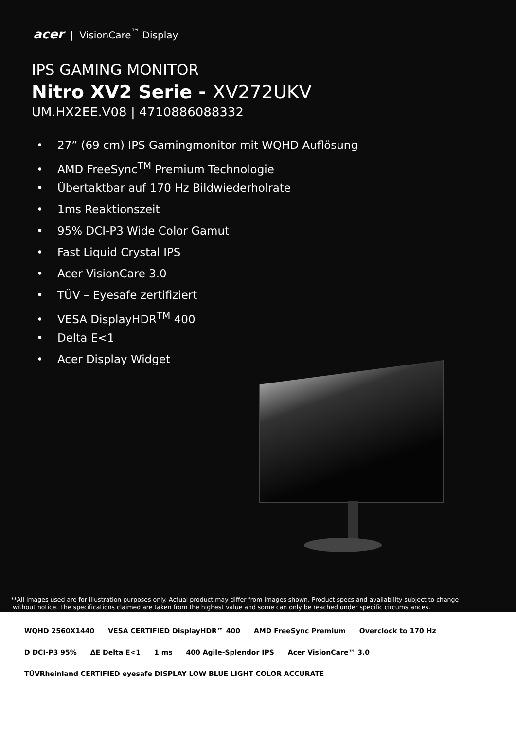acer | VisionCare<sup>™</sup> Display
IPS GAMING MONITOR
Nitro XV2 Serie - XV272UKV
UM.HX2EE.V08 | 4710886088332
• 27” (69 cm) IPS Gamingmonitor mit WQHD Auflösung
• AMD FreeSync<sup>TM</sup> Premium Technologie
• Übertaktbar auf 170 Hz Bildwiederholrate
• 1ms Reaktionszeit
• 95% DCI-P3 Wide Color Gamut
• Fast Liquid Crystal IPS
• Acer VisionCare 3.0
• TÜV – Eyesafe zertifiziert
• VESA DisplayHDR<sup>TM</sup> 400
• Delta E<1
• Acer Display Widget
**All images used are for illustration purposes only. Actual product may differ from images shown. Product specs and availability subject to change
without notice. The specifications claimed are taken from the highest value and some can only be reached under specific circumstances.
WQHD 2560X1440
VESA CERTIFIED DisplayHDR™ 400
AMD FreeSync Premium
Overclock to 170 Hz
D DCI-P3 95%
ΔE Delta E<1
1 ms
400 Agile-Splendor IPS
Acer VisionCare™ 3.0
TÜVRheinland CERTIFIED eyesafe DISPLAY LOW BLUE LIGHT COLOR ACCURATE